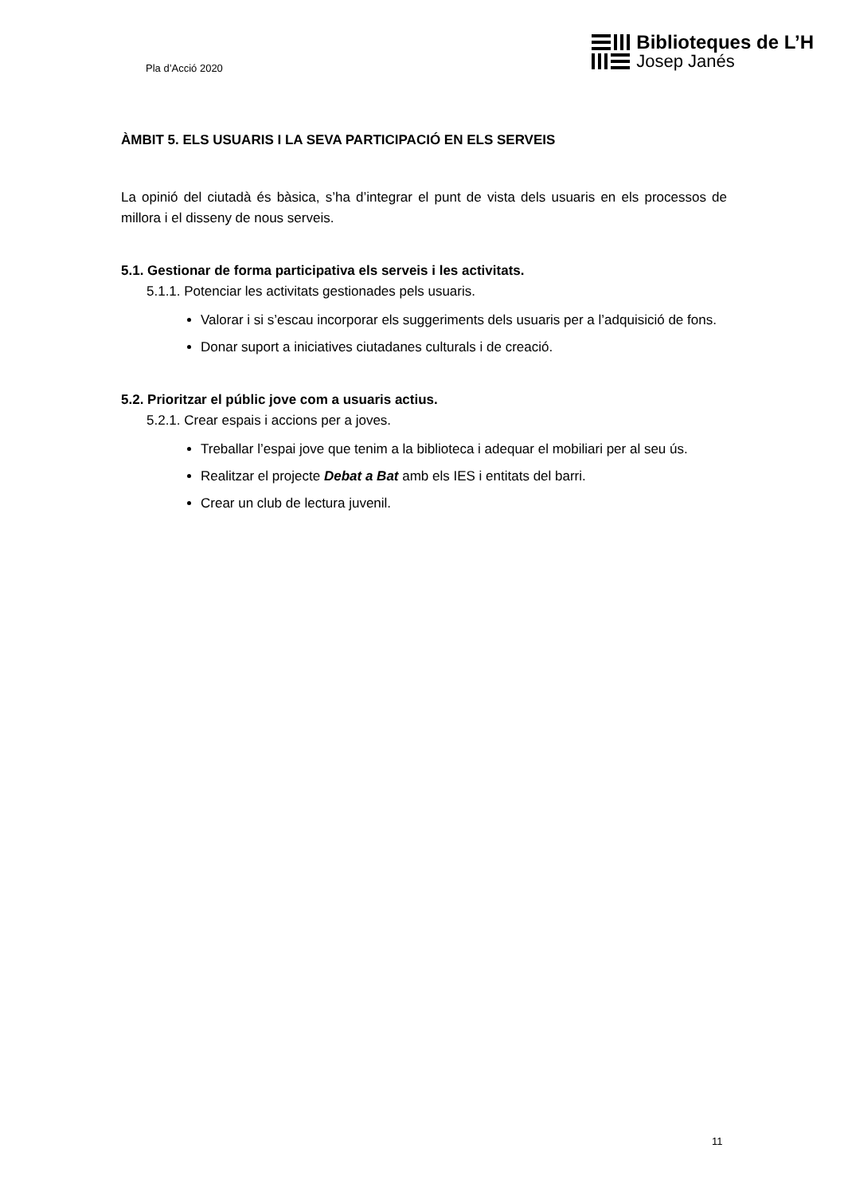Pla d’Acció 2020
Biblioteques de L’H
Josep Janés
ÀMBIT 5. ELS USUARIS I LA SEVA PARTICIPACIÓ EN ELS SERVEIS
La opinió del ciutadà és bàsica, s’ha d’integrar el punt de vista dels usuaris en els processos de millora i el disseny de nous serveis.
5.1. Gestionar de forma participativa els serveis i les activitats.
5.1.1. Potenciar les activitats gestionades pels usuaris.
Valorar i si s’escau incorporar els suggeriments dels usuaris per a l’adquisició de fons.
Donar suport a iniciatives ciutadanes culturals i de creació.
5.2. Prioritzar el públic jove com a usuaris actius.
5.2.1. Crear espais i accions per a joves.
Treballar l’espai jove que tenim a la biblioteca i adequar el mobiliari per al seu ús.
Realitzar el projecte Debat a Bat amb els IES i entitats del barri.
Crear un club de lectura juvenil.
11